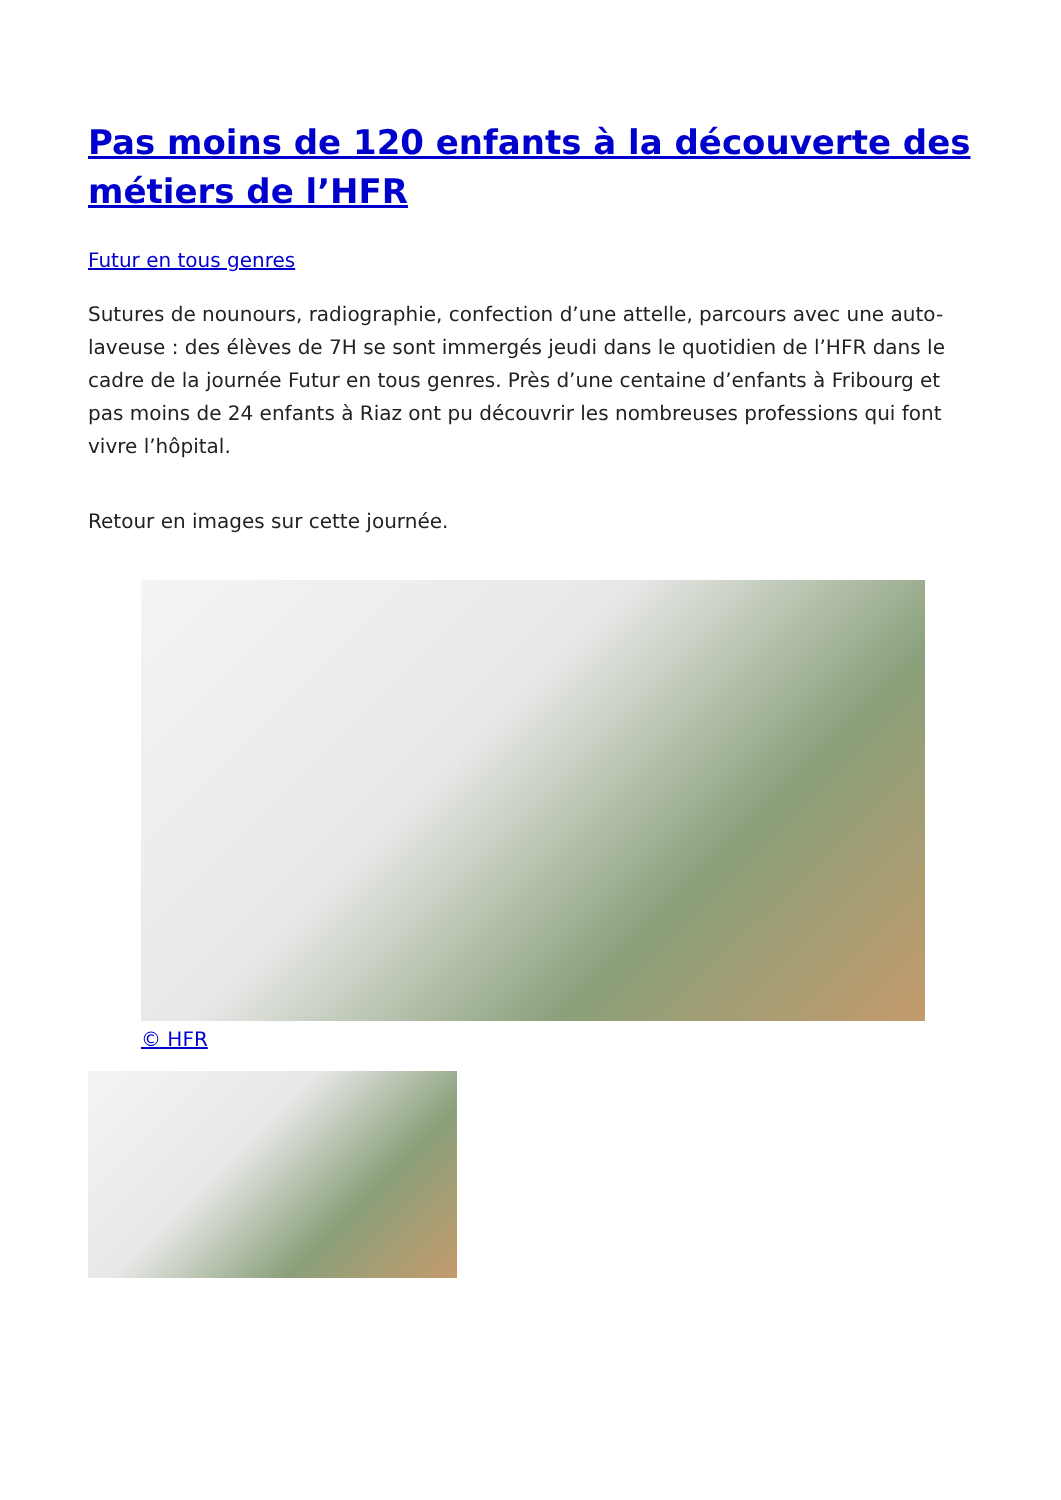Pas moins de 120 enfants à la découverte des métiers de l’HFR
Futur en tous genres
Sutures de nounours, radiographie, confection d’une attelle, parcours avec une auto-laveuse : des élèves de 7H se sont immergés jeudi dans le quotidien de l’HFR dans le cadre de la journée Futur en tous genres. Près d’une centaine d’enfants à Fribourg et pas moins de 24 enfants à Riaz ont pu découvrir les nombreuses professions qui font vivre l’hôpital.
Retour en images sur cette journée.
© HFR